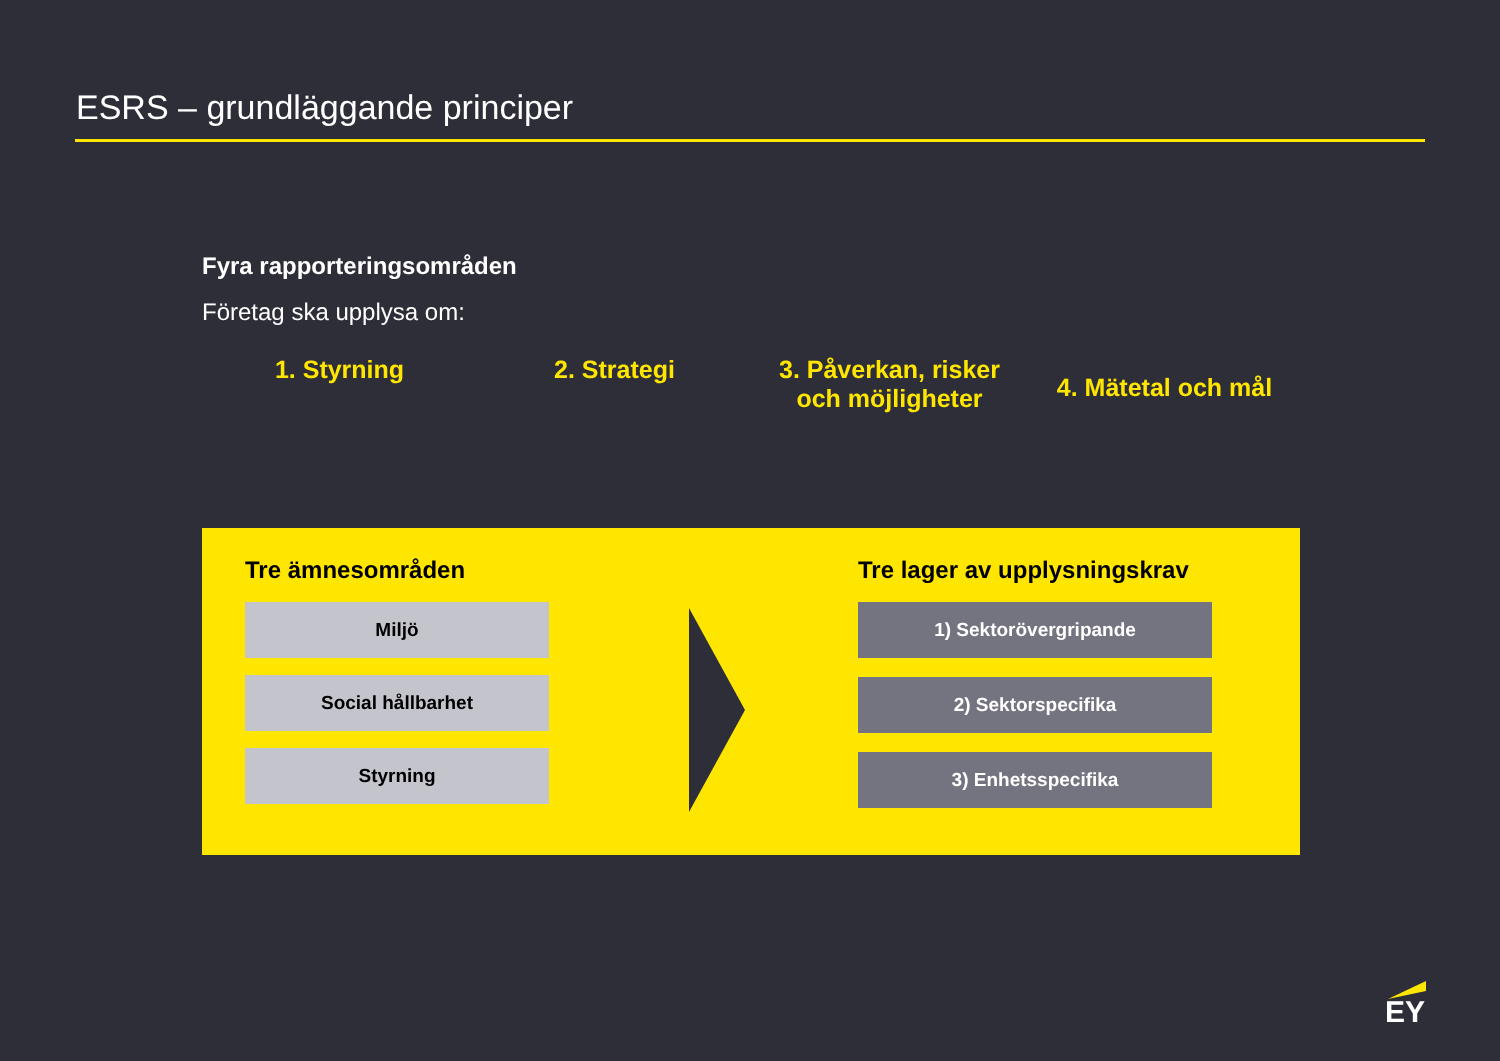ESRS – grundläggande principer
Fyra rapporteringsområden
Företag ska upplysa om:
1. Styrning 2. Strategi 3. Påverkan, risker
och möjligheter
4. Mätetal och mål
Tre ämnesområden
Miljö
Social hållbarhet
Styrning
Tre lager av upplysningskrav
1) Sektorövergripande
2) Sektorspecifika
3) Enhetsspecifika
EY